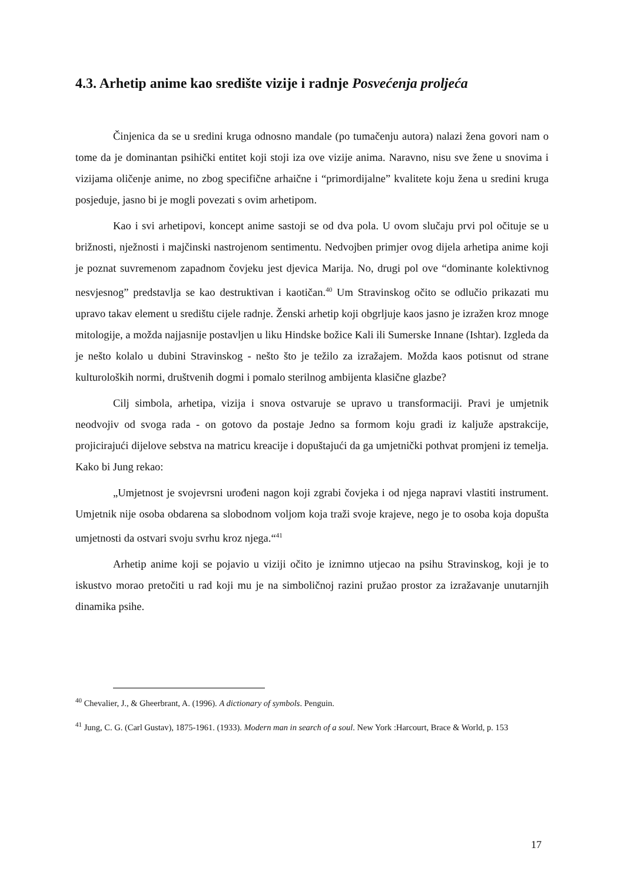4.3. Arhetip anime kao središte vizije i radnje Posvećenja proljeća
Činjenica da se u sredini kruga odnosno mandale (po tumačenju autora) nalazi žena govori nam o tome da je dominantan psihički entitet koji stoji iza ove vizije anima. Naravno, nisu sve žene u snovima i vizijama oličenje anime, no zbog specifične arhaične i “primordijalne” kvalitete koju žena u sredini kruga posjeduje, jasno bi je mogli povezati s ovim arhetipom.
Kao i svi arhetipovi, koncept anime sastoji se od dva pola. U ovom slučaju prvi pol očituje se u brižnosti, nježnosti i majčinski nastrojenom sentimentu. Nedvojben primjer ovog dijela arhetipa anime koji je poznat suvremenom zapadnom čovjeku jest djevica Marija. No, drugi pol ove “dominante kolektivnog nesvjesnog” predstavlja se kao destruktivan i kaotičan.<sup>40</sup> Um Stravinskog očito se odlučio prikazati mu upravo takav element u središtu cijele radnje. Ženski arhetip koji obgrljuje kaos jasno je izražen kroz mnoge mitologije, a možda najjasnije postavljen u liku Hindske božice Kali ili Sumerske Innane (Ishtar). Izgleda da je nešto kolalo u dubini Stravinskog - nešto što je težilo za izražajem. Možda kaos potisnut od strane kulturoloških normi, društvenih dogmi i pomalo sterilnog ambijenta klasične glazbe?
Cilj simbola, arhetipa, vizija i snova ostvaruje se upravo u transformaciji. Pravi je umjetnik neodvojiv od svoga rada - on gotovo da postaje Jedno sa formom koju gradi iz kaljuže apstrakcije, projicirajući dijelove sebstva na matricu kreacije i dopuštajući da ga umjetnički pothvat promjeni iz temelja. Kako bi Jung rekao:
„Umjetnost je svojevrsni urođeni nagon koji zgrabi čovjeka i od njega napravi vlastiti instrument. Umjetnik nije osoba obdarena sa slobodnom voljom koja traži svoje krajeve, nego je to osoba koja dopušta umjetnosti da ostvari svoju svrhu kroz njega.“<sup>41</sup>
Arhetip anime koji se pojavio u viziji očito je iznimno utjecao na psihu Stravinskog, koji je to iskustvo morao pretočiti u rad koji mu je na simboličnoj razini pružao prostor za izražavanje unutarnjih dinamika psihe.
<sup>40</sup> Chevalier, J., & Gheerbrant, A. (1996). A dictionary of symbols. Penguin.
<sup>41</sup> Jung, C. G. (Carl Gustav), 1875-1961. (1933). Modern man in search of a soul. New York :Harcourt, Brace & World, p. 153
17